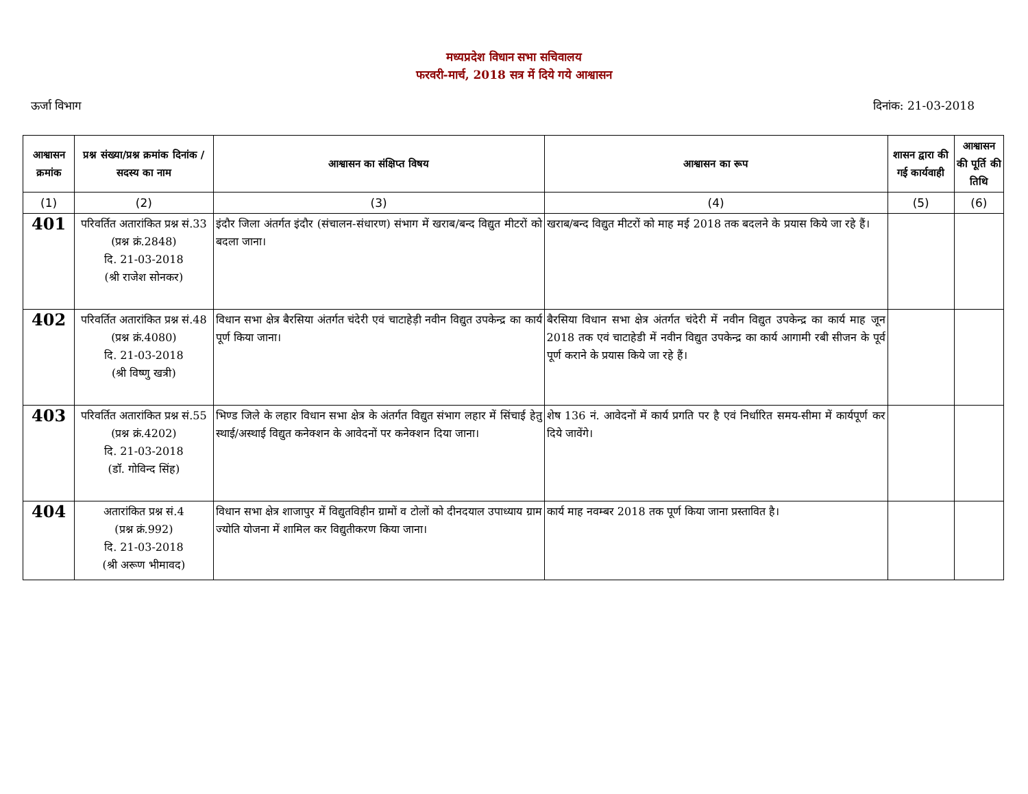मध्यप्रदेश विधान सभा सचिवालय
फरवरी-मार्च, 2018 सत्र में दिये गये आश्वासन
ऊर्जा विभाग दिनांक: 21-03-2018
| आश्वासन क्रमांक | प्रश्न संख्या/प्रश्न क्रमांक दिनांक / सदस्य का नाम | आश्वासन का संक्षिप्त विषय | आश्वासन का रूप | शासन द्वारा की गई कार्यवाही | आश्वासन की पूर्ति की तिथि |
| --- | --- | --- | --- | --- | --- |
| (1) | (2) | (3) | (4) | (5) | (6) |
| 401 | परिवर्तित अतारांकित प्रश्न सं.33 (प्रश्न क्रं.2848) दि. 21-03-2018 (श्री राजेश सोनकर) | इंदौर जिला अंतर्गत इंदौर (संचालन-संधारण) संभाग में खराब/बन्द विद्युत मीटरों को बदला जाना। | खराब/बन्द विद्युत मीटरों को माह मई 2018 तक बदलने के प्रयास किये जा रहे हैं। | | |
| 402 | परिवर्तित अतारांकित प्रश्न सं.48 (प्रश्न क्रं.4080) दि. 21-03-2018 (श्री विष्णु खत्री) | विधान सभा क्षेत्र बैरसिया अंतर्गत चंदेरी एवं चाटाहेड़ी नवीन विद्युत उपकेन्द्र का कार्य पूर्ण किया जाना। | बैरसिया विधान सभा क्षेत्र अंतर्गत चंदेरी में नवीन विद्युत उपकेन्द्र का कार्य माह जून 2018 तक एवं चाटाहेडी में नवीन विद्युत उपकेन्द्र का कार्य आगामी रबी सीजन के पूर्व पूर्ण कराने के प्रयास किये जा रहे हैं। | | |
| 403 | परिवर्तित अतारांकित प्रश्न सं.55 (प्रश्न क्रं.4202) दि. 21-03-2018 (डॉ. गोविन्द सिंह) | भिण्ड जिले के लहार विधान सभा क्षेत्र के अंतर्गत विद्युत संभाग लहार में सिंचाई हेतु स्थाई/अस्थाई विद्युत कनेक्शन के आवेदनों पर कनेक्शन दिया जाना। | शेष 136 नं. आवेदनों में कार्य प्रगति पर है एवं निर्धारित समय-सीमा में कार्यपूर्ण कर दिये जावेंगे। | | |
| 404 | अतारांकित प्रश्न सं.4 (प्रश्न क्रं.992) दि. 21-03-2018 (श्री अरूण भीमावद) | विधान सभा क्षेत्र शाजापुर में विद्युतविहीन ग्रामों व टोलों को दीनदयाल उपाध्याय ग्राम ज्योति योजना में शामिल कर विद्युतीकरण किया जाना। | कार्य माह नवम्बर 2018 तक पूर्ण किया जाना प्रस्तावित है। | | |